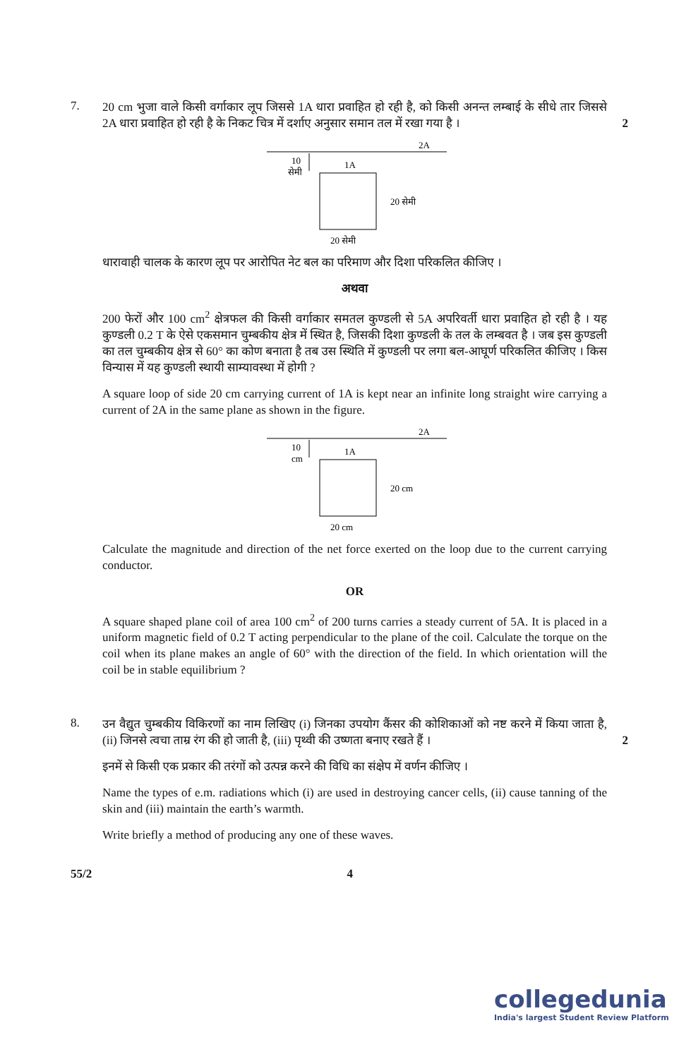7.
20 cm भुजा वाले किसी वर्गाकार लूप जिससे 1A धारा प्रवाहित हो रही है, को किसी अनन्त लम्बाई के सीधे तार जिससे 2A धारा प्रवाहित हो रही है के निकट चित्र में दर्शाए अनुसार समान तल में रखा गया है । 2
2A
10
सेमी
1A
20 सेमी
20 सेमी
धारावाही चालक के कारण लूप पर आरोपित नेट बल का परिमाण और दिशा परिकलित कीजिए ।
अथवा
200 फेरों और 100 cm<sup>2</sup> क्षेत्रफल की किसी वर्गाकार समतल कुण्डली से 5A अपरिवर्ती धारा प्रवाहित हो रही है । यह कुण्डली 0.2 T के ऐसे एकसमान चुम्बकीय क्षेत्र में स्थित है, जिसकी दिशा कुण्डली के तल के लम्बवत है । जब इस कुण्डली का तल चुम्बकीय क्षेत्र से 60° का कोण बनाता है तब उस स्थिति में कुण्डली पर लगा बल-आघूर्ण परिकलित कीजिए । किस विन्यास में यह कुण्डली स्थायी साम्यावस्था में होगी ?
A square loop of side 20 cm carrying current of 1A is kept near an infinite long straight wire carrying a current of 2A in the same plane as shown in the figure.
2A
10
cm
1A
20 cm
20 cm
Calculate the magnitude and direction of the net force exerted on the loop due to the current carrying conductor.
OR
A square shaped plane coil of area 100 cm<sup>2</sup> of 200 turns carries a steady current of 5A. It is placed in a uniform magnetic field of 0.2 T acting perpendicular to the plane of the coil. Calculate the torque on the coil when its plane makes an angle of 60° with the direction of the field. In which orientation will the coil be in stable equilibrium ?
8.
उन वैद्युत चुम्बकीय विकिरणों का नाम लिखिए (i) जिनका उपयोग कैंसर की कोशिकाओं को नष्ट करने में किया जाता है, (ii) जिनसे त्वचा ताम्र रंग की हो जाती है, (iii) पृथ्वी की उष्णता बनाए रखते हैं । 2
इनमें से किसी एक प्रकार की तरंगों को उत्पन्न करने की विधि का संक्षेप में वर्णन कीजिए ।
Name the types of e.m. radiations which (i) are used in destroying cancer cells, (ii) cause tanning of the skin and (iii) maintain the earth’s warmth.
Write briefly a method of producing any one of these waves.
55/2 4
collegedunia
India's largest Student Review Platform